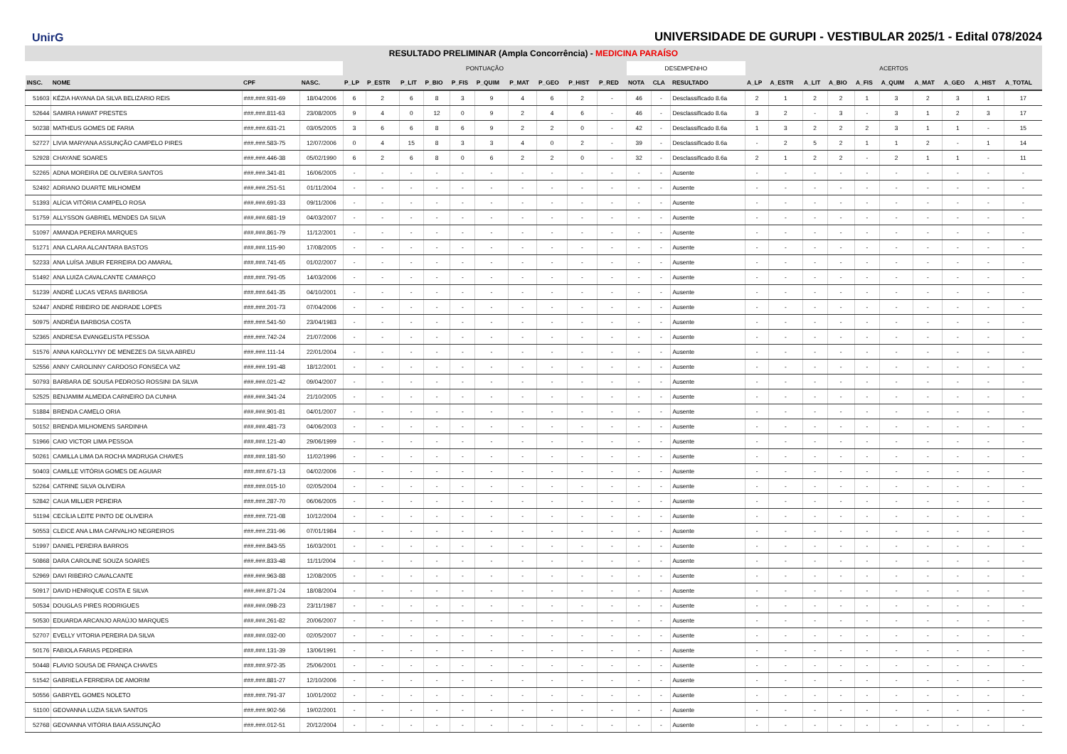UnirG
UNIVERSIDADE DE GURUPI - VESTIBULAR 2025/1 - Edital 078/2024
RESULTADO PRELIMINAR (Ampla Concorrência) - MEDICINA PARAÍSO
| | | | | PONTUAÇÃO | | | | | | | | | | DESEMPENHO | | | ACERTOS | | | | | | | | | |
| --- | --- | --- | --- | --- | --- | --- | --- | --- | --- | --- | --- | --- | --- | --- | --- | --- | --- | --- | --- | --- | --- | --- | --- | --- | --- | --- |
| INSC. | NOME | CPF | NASC. | P_LP | P_ESTR | P_LIT | P_BIO | P_FIS | P_QUIM | P_MAT | P_GEO | P_HIST | P_RED | NOTA | CLA | RESULTADO | A_LP | A_ESTR | A_LIT | A_BIO | A_FIS | A_QUIM | A_MAT | A_GEO | A_HIST | A_TOTAL |
| 51603 | KÉZIA HAYANA DA SILVA BELIZARIO REIS | ###.###.931-69 | 18/04/2006 | 6 | 2 | 6 | 8 | 3 | 9 | 4 | 6 | 2 | - | 46 | - | Desclassificado 8.6a | 2 | 1 | 2 | 2 | 1 | 3 | 2 | 3 | 1 | 17 |
| 52644 | SAMIRA HAWAT PRESTES | ###.###.811-63 | 23/08/2005 | 9 | 4 | 0 | 12 | 0 | 9 | 2 | 4 | 6 | - | 46 | - | Desclassificado 8.6a | 3 | 2 | - | 3 | - | 3 | 1 | 2 | 3 | 17 |
| 50238 | MATHEUS GOMES DE FARIA | ###.###.631-21 | 03/05/2005 | 3 | 6 | 6 | 8 | 6 | 9 | 2 | 2 | 0 | - | 42 | - | Desclassificado 8.6a | 1 | 3 | 2 | 2 | 2 | 3 | 1 | 1 | - | 15 |
| 52727 | LIVIA MARYANA ASSUNÇÃO CAMPELO PIRES | ###.###.583-75 | 12/07/2006 | 0 | 4 | 15 | 8 | 3 | 3 | 4 | 0 | 2 | - | 39 | - | Desclassificado 8.6a | - | 2 | 5 | 2 | 1 | 1 | 2 | - | 1 | 14 |
| 52928 | CHAYANE SOARES | ###.###.446-38 | 05/02/1990 | 6 | 2 | 6 | 8 | 0 | 6 | 2 | 2 | 0 | - | 32 | - | Desclassificado 8.6a | 2 | 1 | 2 | 2 | - | 2 | 1 | 1 | - | 11 |
| 52265 | ADNA MOREIRA DE OLIVEIRA SANTOS | ###.###.341-81 | 16/06/2005 | - | - | - | - | - | - | - | - | - | - | - | - | Ausente | - | - | - | - | - | - | - | - | - | - |
| 52492 | ADRIANO DUARTE MILHOMEM | ###.###.251-51 | 01/11/2004 | - | - | - | - | - | - | - | - | - | - | - | - | Ausente | - | - | - | - | - | - | - | - | - | - |
| 51393 | ALÍCIA VITÓRIA CAMPELO ROSA | ###.###.691-33 | 09/11/2006 | - | - | - | - | - | - | - | - | - | - | - | - | Ausente | - | - | - | - | - | - | - | - | - | - |
| 51759 | ALLYSSON GABRIEL MENDES DA SILVA | ###.###.681-19 | 04/03/2007 | - | - | - | - | - | - | - | - | - | - | - | - | Ausente | - | - | - | - | - | - | - | - | - | - |
| 51097 | AMANDA PEREIRA MARQUES | ###.###.861-79 | 11/12/2001 | - | - | - | - | - | - | - | - | - | - | - | - | Ausente | - | - | - | - | - | - | - | - | - | - |
| 51271 | ANA CLARA ALCANTARA BASTOS | ###.###.115-90 | 17/08/2005 | - | - | - | - | - | - | - | - | - | - | - | - | Ausente | - | - | - | - | - | - | - | - | - | - |
| 52233 | ANA LUÍSA JABUR FERREIRA DO AMARAL | ###.###.741-65 | 01/02/2007 | - | - | - | - | - | - | - | - | - | - | - | - | Ausente | - | - | - | - | - | - | - | - | - | - |
| 51492 | ANA LUIZA CAVALCANTE CAMARÇO | ###.###.791-05 | 14/03/2006 | - | - | - | - | - | - | - | - | - | - | - | - | Ausente | - | - | - | - | - | - | - | - | - | - |
| 51239 | ANDRÉ LUCAS VERAS BARBOSA | ###.###.641-35 | 04/10/2001 | - | - | - | - | - | - | - | - | - | - | - | - | Ausente | - | - | - | - | - | - | - | - | - | - |
| 52447 | ANDRÉ RIBEIRO DE ANDRADE LOPES | ###.###.201-73 | 07/04/2006 | - | - | - | - | - | - | - | - | - | - | - | - | Ausente | - | - | - | - | - | - | - | - | - | - |
| 50975 | ANDRÉIA BARBOSA COSTA | ###.###.541-50 | 23/04/1983 | - | - | - | - | - | - | - | - | - | - | - | - | Ausente | - | - | - | - | - | - | - | - | - | - |
| 52365 | ANDRESA EVANGELISTA PESSOA | ###.###.742-24 | 21/07/2006 | - | - | - | - | - | - | - | - | - | - | - | - | Ausente | - | - | - | - | - | - | - | - | - | - |
| 51576 | ANNA KAROLLYNY DE MENEZES DA SILVA ABREU | ###.###.111-14 | 22/01/2004 | - | - | - | - | - | - | - | - | - | - | - | - | Ausente | - | - | - | - | - | - | - | - | - | - |
| 52556 | ANNY CAROLINNY CARDOSO FONSECA VAZ | ###.###.191-48 | 18/12/2001 | - | - | - | - | - | - | - | - | - | - | - | - | Ausente | - | - | - | - | - | - | - | - | - | - |
| 50793 | BARBARA DE SOUSA PEDROSO ROSSINI DA SILVA | ###.###.021-42 | 09/04/2007 | - | - | - | - | - | - | - | - | - | - | - | - | Ausente | - | - | - | - | - | - | - | - | - | - |
| 52525 | BENJAMIM ALMEIDA CARNEIRO DA CUNHA | ###.###.341-24 | 21/10/2005 | - | - | - | - | - | - | - | - | - | - | - | - | Ausente | - | - | - | - | - | - | - | - | - | - |
| 51884 | BRENDA CAMELO ORIA | ###.###.901-81 | 04/01/2007 | - | - | - | - | - | - | - | - | - | - | - | - | Ausente | - | - | - | - | - | - | - | - | - | - |
| 50152 | BRENDA MILHOMENS SARDINHA | ###.###.481-73 | 04/06/2003 | - | - | - | - | - | - | - | - | - | - | - | - | Ausente | - | - | - | - | - | - | - | - | - | - |
| 51966 | CAIO VICTOR LIMA PESSOA | ###.###.121-40 | 29/06/1999 | - | - | - | - | - | - | - | - | - | - | - | - | Ausente | - | - | - | - | - | - | - | - | - | - |
| 50261 | CAMILLA LIMA DA ROCHA MADRUGA CHAVES | ###.###.181-50 | 11/02/1996 | - | - | - | - | - | - | - | - | - | - | - | - | Ausente | - | - | - | - | - | - | - | - | - | - |
| 50403 | CAMILLE VITÓRIA GOMES DE AGUIAR | ###.###.671-13 | 04/02/2006 | - | - | - | - | - | - | - | - | - | - | - | - | Ausente | - | - | - | - | - | - | - | - | - | - |
| 52264 | CATRINE SILVA OLIVEIRA | ###.###.015-10 | 02/05/2004 | - | - | - | - | - | - | - | - | - | - | - | - | Ausente | - | - | - | - | - | - | - | - | - | - |
| 52842 | CAUA MILLIER PEREIRA | ###.###.287-70 | 06/06/2005 | - | - | - | - | - | - | - | - | - | - | - | - | Ausente | - | - | - | - | - | - | - | - | - | - |
| 51194 | CECÍLIA LEITE PINTO DE OLIVEIRA | ###.###.721-08 | 10/12/2004 | - | - | - | - | - | - | - | - | - | - | - | - | Ausente | - | - | - | - | - | - | - | - | - | - |
| 50553 | CLEICE ANA LIMA CARVALHO NEGREIROS | ###.###.231-96 | 07/01/1984 | - | - | - | - | - | - | - | - | - | - | - | - | Ausente | - | - | - | - | - | - | - | - | - | - |
| 51997 | DANIEL PEREIRA BARROS | ###.###.843-55 | 16/03/2001 | - | - | - | - | - | - | - | - | - | - | - | - | Ausente | - | - | - | - | - | - | - | - | - | - |
| 50868 | DARA CAROLINE SOUZA SOARES | ###.###.833-48 | 11/11/2004 | - | - | - | - | - | - | - | - | - | - | - | - | Ausente | - | - | - | - | - | - | - | - | - | - |
| 52969 | DAVI RIBEIRO CAVALCANTE | ###.###.963-88 | 12/08/2005 | - | - | - | - | - | - | - | - | - | - | - | - | Ausente | - | - | - | - | - | - | - | - | - | - |
| 50917 | DAVID HENRIQUE COSTA E SILVA | ###.###.871-24 | 18/08/2004 | - | - | - | - | - | - | - | - | - | - | - | - | Ausente | - | - | - | - | - | - | - | - | - | - |
| 50534 | DOUGLAS PIRES RODRIGUES | ###.###.098-23 | 23/11/1987 | - | - | - | - | - | - | - | - | - | - | - | - | Ausente | - | - | - | - | - | - | - | - | - | - |
| 50530 | EDUARDA ARCANJO ARAÚJO MARQUES | ###.###.261-82 | 20/06/2007 | - | - | - | - | - | - | - | - | - | - | - | - | Ausente | - | - | - | - | - | - | - | - | - | - |
| 52707 | EVELLY VITORIA PEREIRA DA SILVA | ###.###.032-00 | 02/05/2007 | - | - | - | - | - | - | - | - | - | - | - | - | Ausente | - | - | - | - | - | - | - | - | - | - |
| 50176 | FABIOLA FARIAS PEDREIRA | ###.###.131-39 | 13/06/1991 | - | - | - | - | - | - | - | - | - | - | - | - | Ausente | - | - | - | - | - | - | - | - | - | - |
| 50448 | FLAVIO SOUSA DE FRANÇA CHAVES | ###.###.972-35 | 25/06/2001 | - | - | - | - | - | - | - | - | - | - | - | - | Ausente | - | - | - | - | - | - | - | - | - | - |
| 51542 | GABRIELA FERREIRA DE AMORIM | ###.###.881-27 | 12/10/2006 | - | - | - | - | - | - | - | - | - | - | - | - | Ausente | - | - | - | - | - | - | - | - | - | - |
| 50556 | GABRYEL GOMES NOLETO | ###.###.791-37 | 10/01/2002 | - | - | - | - | - | - | - | - | - | - | - | - | Ausente | - | - | - | - | - | - | - | - | - | - |
| 51100 | GEOVANNA LUZIA SILVA SANTOS | ###.###.902-56 | 19/02/2001 | - | - | - | - | - | - | - | - | - | - | - | - | Ausente | - | - | - | - | - | - | - | - | - | - |
| 52768 | GEOVANNA VITÓRIA BAIA ASSUNÇÃO | ###.###.012-51 | 20/12/2004 | - | - | - | - | - | - | - | - | - | - | - | - | Ausente | - | - | - | - | - | - | - | - | - | - |